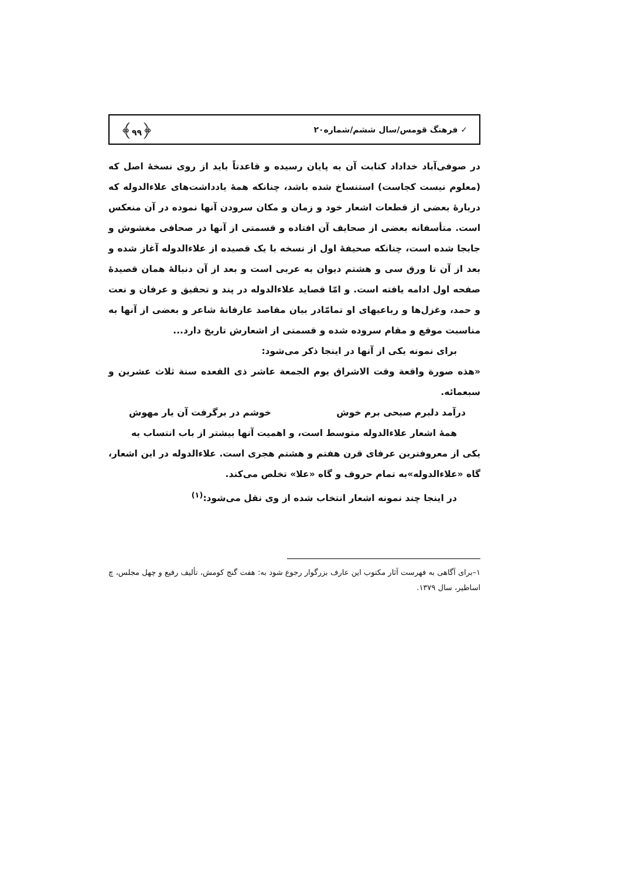✓ فرهنگ قومس/سال ششم/شماره۲۰ ﴿۹۹﴾
در صوفی‌آباد خداداد کتابت آن به پایان رسیده و قاعدتاً باید از روی نسخهٔ اصل که (معلوم نیست کجاست) استنساخ شده باشد، چنانکه همهٔ یادداشت‌های علاءالدوله که دربارهٔ بعضی از قطعات اشعار خود و زمان و مکان سرودن آنها نموده در آن منعکس است. متأسفانه بعضی از صحایف آن افتاده و قسمتی از آنها در صحافی مغشوش و جابجا شده است، چنانکه صحیفهٔ اول از نسخه با یک قصیده از علاءالدوله آغاز شده و بعد از آن تا ورق سی و هشتم دیوان به عربی است و بعد از آن دنبالهٔ همان قصیدهٔ صفحه اول ادامه یافته است. و امّا قصاید علاءالدوله در پند و تحقیق و عرفان و نعت و حمد، وغزل‌ها و رباعیهای او تمامّادر بیان مقاصد عارفانهٔ شاعر و بعضی از آنها به مناسبت موقع و مقام سروده شده و قسمتی از اشعارش تاریخ دارد...
برای نمونه یکی از آنها در اینجا ذکر می‌شود:
«هذه صورة واقعة وقت الاشراق یوم الجمعة عاشر ذی القعده سنة ثلاث عشرین و سبعمائه.
درآمد دلبرم صبحی برم خوش خوشم در برگرفت آن یار مهوش
همهٔ اشعار علاءالدوله متوسط است، و اهمیت آنها بیشتر از باب انتساب به
یکی از معروفترین عرفای قرن هفتم و هشتم هجری است. علاءالدوله در این اشعار، گاه «علاءالدوله»به تمام حروف و گاه «علا» تخلص می‌کند.
در اینجا چند نمونه اشعار انتخاب شده از وی نقل می‌شود:<sup>(۱)</sup>
۱–برای آگاهی به فهرست آثار مکتوب این عارف بزرگوار رجوع شود به: هفت گنج کومش، تألیف رفیع و چهل مجلس، چ اساطیر، سال ۱۳۷۹.